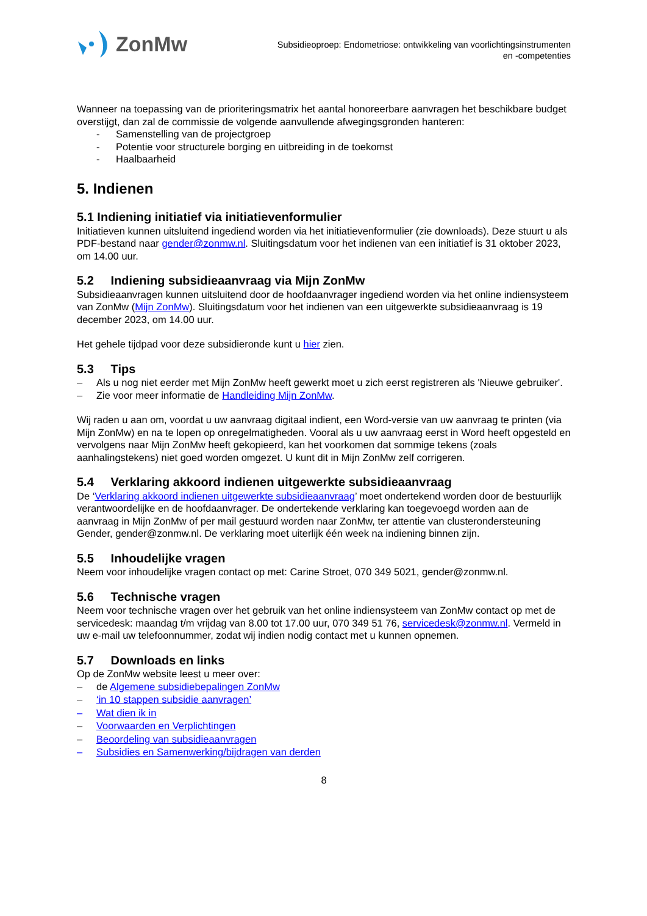ZonMw
Subsidieoproep: Endometriose: ontwikkeling van voorlichtingsinstrumenten
en -competenties
Wanneer na toepassing van de prioriteringsmatrix het aantal honoreerbare aanvragen het beschikbare budget overstijgt, dan zal de commissie de volgende aanvullende afwegingsgronden hanteren:
- Samenstelling van de projectgroep
- Potentie voor structurele borging en uitbreiding in de toekomst
- Haalbaarheid
5. Indienen
5.1 Indiening initiatief via initiatievenformulier
Initiatieven kunnen uitsluitend ingediend worden via het initiatievenformulier (zie downloads). Deze stuurt u als PDF-bestand naar gender@zonmw.nl. Sluitingsdatum voor het indienen van een initiatief is 31 oktober 2023, om 14.00 uur.
5.2 Indiening subsidieaanvraag via Mijn ZonMw
Subsidieaanvragen kunnen uitsluitend door de hoofdaanvrager ingediend worden via het online indiensysteem van ZonMw (Mijn ZonMw). Sluitingsdatum voor het indienen van een uitgewerkte subsidieaanvraag is 19 december 2023, om 14.00 uur.
Het gehele tijdpad voor deze subsidieronde kunt u hier zien.
5.3 Tips
– Als u nog niet eerder met Mijn ZonMw heeft gewerkt moet u zich eerst registreren als 'Nieuwe gebruiker'.
– Zie voor meer informatie de Handleiding Mijn ZonMw.
Wij raden u aan om, voordat u uw aanvraag digitaal indient, een Word-versie van uw aanvraag te printen (via Mijn ZonMw) en na te lopen op onregelmatigheden. Vooral als u uw aanvraag eerst in Word heeft opgesteld en vervolgens naar Mijn ZonMw heeft gekopieerd, kan het voorkomen dat sommige tekens (zoals aanhalingstekens) niet goed worden omgezet. U kunt dit in Mijn ZonMw zelf corrigeren.
5.4 Verklaring akkoord indienen uitgewerkte subsidieaanvraag
De ‘Verklaring akkoord indienen uitgewerkte subsidieaanvraag’ moet ondertekend worden door de bestuurlijk verantwoordelijke en de hoofdaanvrager. De ondertekende verklaring kan toegevoegd worden aan de aanvraag in Mijn ZonMw of per mail gestuurd worden naar ZonMw, ter attentie van clusterondersteuning Gender, gender@zonmw.nl. De verklaring moet uiterlijk één week na indiening binnen zijn.
5.5 Inhoudelijke vragen
Neem voor inhoudelijke vragen contact op met: Carine Stroet, 070 349 5021, gender@zonmw.nl.
5.6 Technische vragen
Neem voor technische vragen over het gebruik van het online indiensysteem van ZonMw contact op met de servicedesk: maandag t/m vrijdag van 8.00 tot 17.00 uur, 070 349 51 76, servicedesk@zonmw.nl. Vermeld in uw e-mail uw telefoonnummer, zodat wij indien nodig contact met u kunnen opnemen.
5.7 Downloads en links
Op de ZonMw website leest u meer over:
– de Algemene subsidiebepalingen ZonMw
– ‘in 10 stappen subsidie aanvragen’
– Wat dien ik in
– Voorwaarden en Verplichtingen
– Beoordeling van subsidieaanvragen
– Subsidies en Samenwerking/bijdragen van derden
8